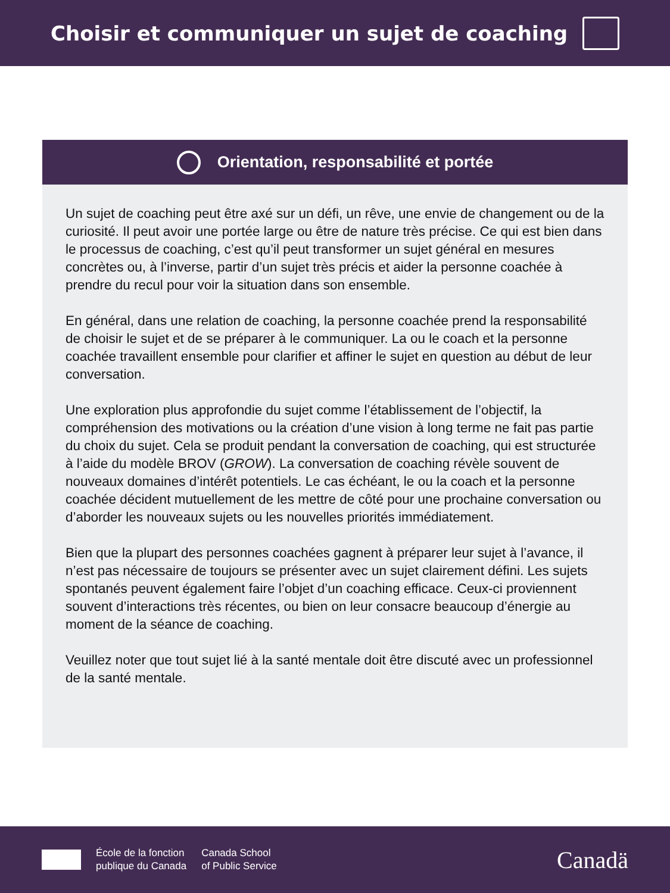Choisir et communiquer un sujet de coaching
Orientation, responsabilité et portée
Un sujet de coaching peut être axé sur un défi, un rêve, une envie de changement ou de la curiosité. Il peut avoir une portée large ou être de nature très précise. Ce qui est bien dans le processus de coaching, c’est qu’il peut transformer un sujet général en mesures concrètes ou, à l’inverse, partir d’un sujet très précis et aider la personne coachée à prendre du recul pour voir la situation dans son ensemble.
En général, dans une relation de coaching, la personne coachée prend la responsabilité de choisir le sujet et de se préparer à le communiquer. La ou le coach et la personne coachée travaillent ensemble pour clarifier et affiner le sujet en question au début de leur conversation.
Une exploration plus approfondie du sujet comme l’établissement de l’objectif, la compréhension des motivations ou la création d’une vision à long terme ne fait pas partie du choix du sujet. Cela se produit pendant la conversation de coaching, qui est structurée à l’aide du modèle BROV (GROW). La conversation de coaching révèle souvent de nouveaux domaines d’intérêt potentiels. Le cas échéant, le ou la coach et la personne coachée décident mutuellement de les mettre de côté pour une prochaine conversation ou d’aborder les nouveaux sujets ou les nouvelles priorités immédiatement.
Bien que la plupart des personnes coachées gagnent à préparer leur sujet à l’avance, il n’est pas nécessaire de toujours se présenter avec un sujet clairement défini. Les sujets spontanés peuvent également faire l’objet d’un coaching efficace. Ceux-ci proviennent souvent d’interactions très récentes, ou bien on leur consacre beaucoup d’énergie au moment de la séance de coaching.
Veuillez noter que tout sujet lié à la santé mentale doit être discuté avec un professionnel de la santé mentale.
École de la fonction
publique du Canada
Canada School
of Public Service
Canadä